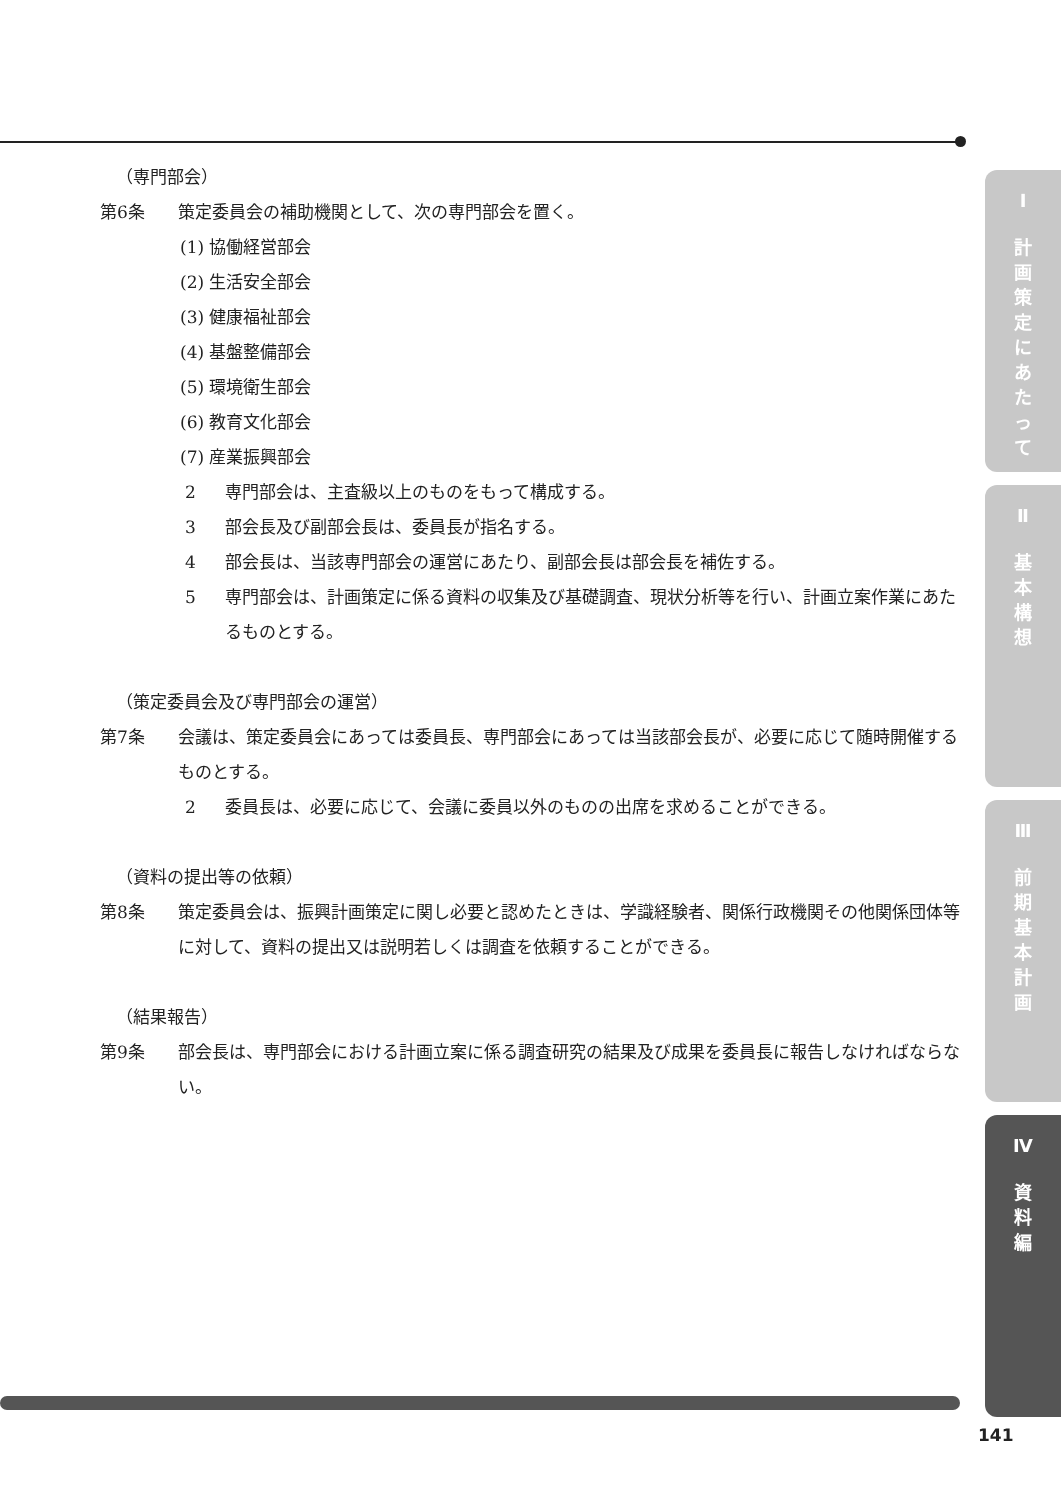（専門部会）
第6条 策定委員会の補助機関として、次の専門部会を置く。
(1) 協働経営部会
(2) 生活安全部会
(3) 健康福祉部会
(4) 基盤整備部会
(5) 環境衛生部会
(6) 教育文化部会
(7) 産業振興部会
2 専門部会は、主査級以上のものをもって構成する。
3 部会長及び副部会長は、委員長が指名する。
4 部会長は、当該専門部会の運営にあたり、副部会長は部会長を補佐する。
5 専門部会は、計画策定に係る資料の収集及び基礎調査、現状分析等を行い、計画立案作業にあたるものとする。
（策定委員会及び専門部会の運営）
第7条 会議は、策定委員会にあっては委員長、専門部会にあっては当該部会長が、必要に応じて随時開催するものとする。
2 委員長は、必要に応じて、会議に委員以外のものの出席を求めることができる。
（資料の提出等の依頼）
第8条 策定委員会は、振興計画策定に関し必要と認めたときは、学識経験者、関係行政機関その他関係団体等に対して、資料の提出又は説明若しくは調査を依頼することができる。
（結果報告）
第9条 部会長は、専門部会における計画立案に係る調査研究の結果及び成果を委員長に報告しなければならない。
Ⅰ
計
画
策
定
に
あ
た
っ
て
Ⅱ
基
本
構
想
Ⅲ
前
期
基
本
計
画
Ⅳ
資
料
編
141